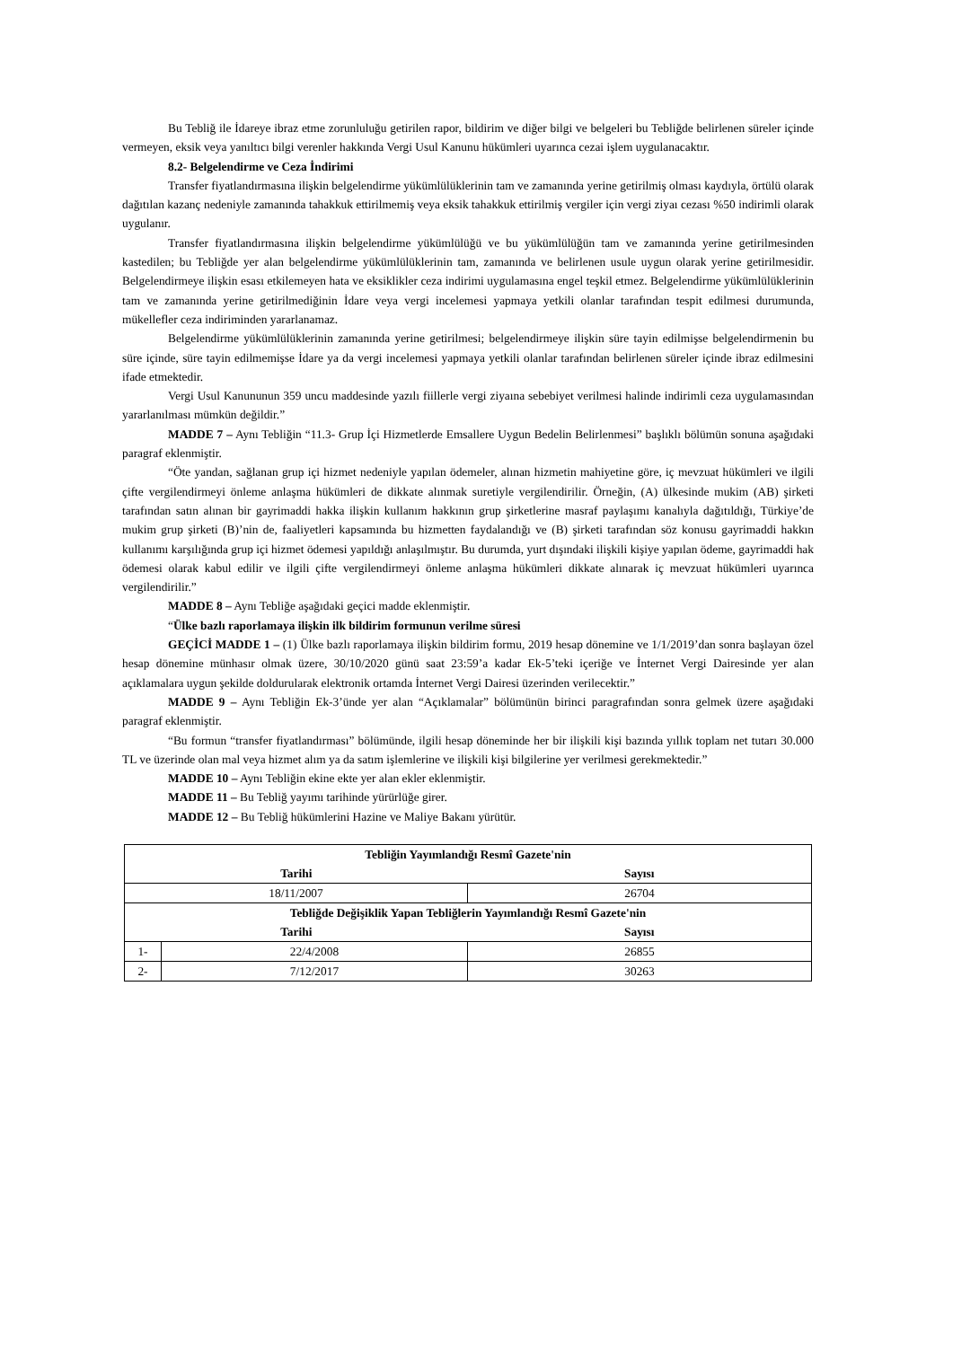Bu Tebliğ ile İdareye ibraz etme zorunluluğu getirilen rapor, bildirim ve diğer bilgi ve belgeleri bu Tebliğde belirlenen süreler içinde vermeyen, eksik veya yanıltıcı bilgi verenler hakkında Vergi Usul Kanunu hükümleri uyarınca cezai işlem uygulanacaktır.
8.2- Belgelendirme ve Ceza İndirimi
Transfer fiyatlandırmasına ilişkin belgelendirme yükümlülüklerinin tam ve zamanında yerine getirilmiş olması kaydıyla, örtülü olarak dağıtılan kazanç nedeniyle zamanında tahakkuk ettirilmemiş veya eksik tahakkuk ettirilmiş vergiler için vergi ziyaı cezası %50 indirimli olarak uygulanır.
Transfer fiyatlandırmasına ilişkin belgelendirme yükümlülüğü ve bu yükümlülüğün tam ve zamanında yerine getirilmesinden kastedilen; bu Tebliğde yer alan belgelendirme yükümlülüklerinin tam, zamanında ve belirlenen usule uygun olarak yerine getirilmesidir. Belgelendirmeye ilişkin esası etkilemeyen hata ve eksiklikler ceza indirimi uygulamasına engel teşkil etmez. Belgelendirme yükümlülüklerinin tam ve zamanında yerine getirilmediğinin İdare veya vergi incelemesi yapmaya yetkili olanlar tarafından tespit edilmesi durumunda, mükellefler ceza indiriminden yararlanamaz.
Belgelendirme yükümlülüklerinin zamanında yerine getirilmesi; belgelendirmeye ilişkin süre tayin edilmişse belgelendirmenin bu süre içinde, süre tayin edilmemişse İdare ya da vergi incelemesi yapmaya yetkili olanlar tarafından belirlenen süreler içinde ibraz edilmesini ifade etmektedir.
Vergi Usul Kanununun 359 uncu maddesinde yazılı fiillerle vergi ziyaına sebebiyet verilmesi halinde indirimli ceza uygulamasından yararlanılması mümkün değildir.”
MADDE 7 – Aynı Tebliğin “11.3- Grup İçi Hizmetlerde Emsallere Uygun Bedelin Belirlenmesi” başlıklı bölümün sonuna aşağıdaki paragraf eklenmiştir.
“Öte yandan, sağlanan grup içi hizmet nedeniyle yapılan ödemeler, alınan hizmetin mahiyetine göre, iç mevzuat hükümleri ve ilgili çifte vergilendirmeyi önleme anlaşma hükümleri de dikkate alınmak suretiyle vergilendirilir. Örneğin, (A) ülkesinde mukim (AB) şirketi tarafından satın alınan bir gayrimaddi hakka ilişkin kullanım hakkının grup şirketlerine masraf paylaşımı kanalıyla dağıtıldığı, Türkiye’de mukim grup şirketi (B)’nin de, faaliyetleri kapsamında bu hizmetten faydalandığı ve (B) şirketi tarafından söz konusu gayrimaddi hakkın kullanımı karşılığında grup içi hizmet ödemesi yapıldığı anlaşılmıştır. Bu durumda, yurt dışındaki ilişkili kişiye yapılan ödeme, gayrimaddi hak ödemesi olarak kabul edilir ve ilgili çifte vergilendirmeyi önleme anlaşma hükümleri dikkate alınarak iç mevzuat hükümleri uyarınca vergilendirilir.”
MADDE 8 – Aynı Tebliğe aşağıdaki geçici madde eklenmiştir.
“Ülke bazlı raporlamaya ilişkin ilk bildirim formunun verilme süresi
GEÇİCİ MADDE 1 – (1) Ülke bazlı raporlamaya ilişkin bildirim formu, 2019 hesap dönemine ve 1/1/2019’dan sonra başlayan özel hesap dönemine münhasır olmak üzere, 30/10/2020 günü saat 23:59’a kadar Ek-5’teki içeriğe ve İnternet Vergi Dairesinde yer alan açıklamalara uygun şekilde doldurularak elektronik ortamda İnternet Vergi Dairesi üzerinden verilecektir.”
MADDE 9 – Aynı Tebliğin Ek-3’ünde yer alan “Açıklamalar” bölümünün birinci paragrafından sonra gelmek üzere aşağıdaki paragraf eklenmiştir.
“Bu formun “transfer fiyatlandırması” bölümünde, ilgili hesap döneminde her bir ilişkili kişi bazında yıllık toplam net tutarı 30.000 TL ve üzerinde olan mal veya hizmet alım ya da satım işlemlerine ve ilişkili kişi bilgilerine yer verilmesi gerekmektedir.”
MADDE 10 – Aynı Tebliğin ekine ekte yer alan ekler eklenmiştir.
MADDE 11 – Bu Tebliğ yayımı tarihinde yürürlüğe girer.
MADDE 12 – Bu Tebliğ hükümlerini Hazine ve Maliye Bakanı yürütür.
| Tebliğin Yayımlandığı Resmî Gazete'nin | | |
| --- | --- | --- |
| Tarihi | | Sayısı |
| 18/11/2007 | | 26704 |
| Tebliğde Değişiklik Yapan Tebliğlerin Yayımlandığı Resmî Gazete'nin | | |
| Tarihi | | Sayısı |
| 1- | 22/4/2008 | 26855 |
| 2- | 7/12/2017 | 30263 |